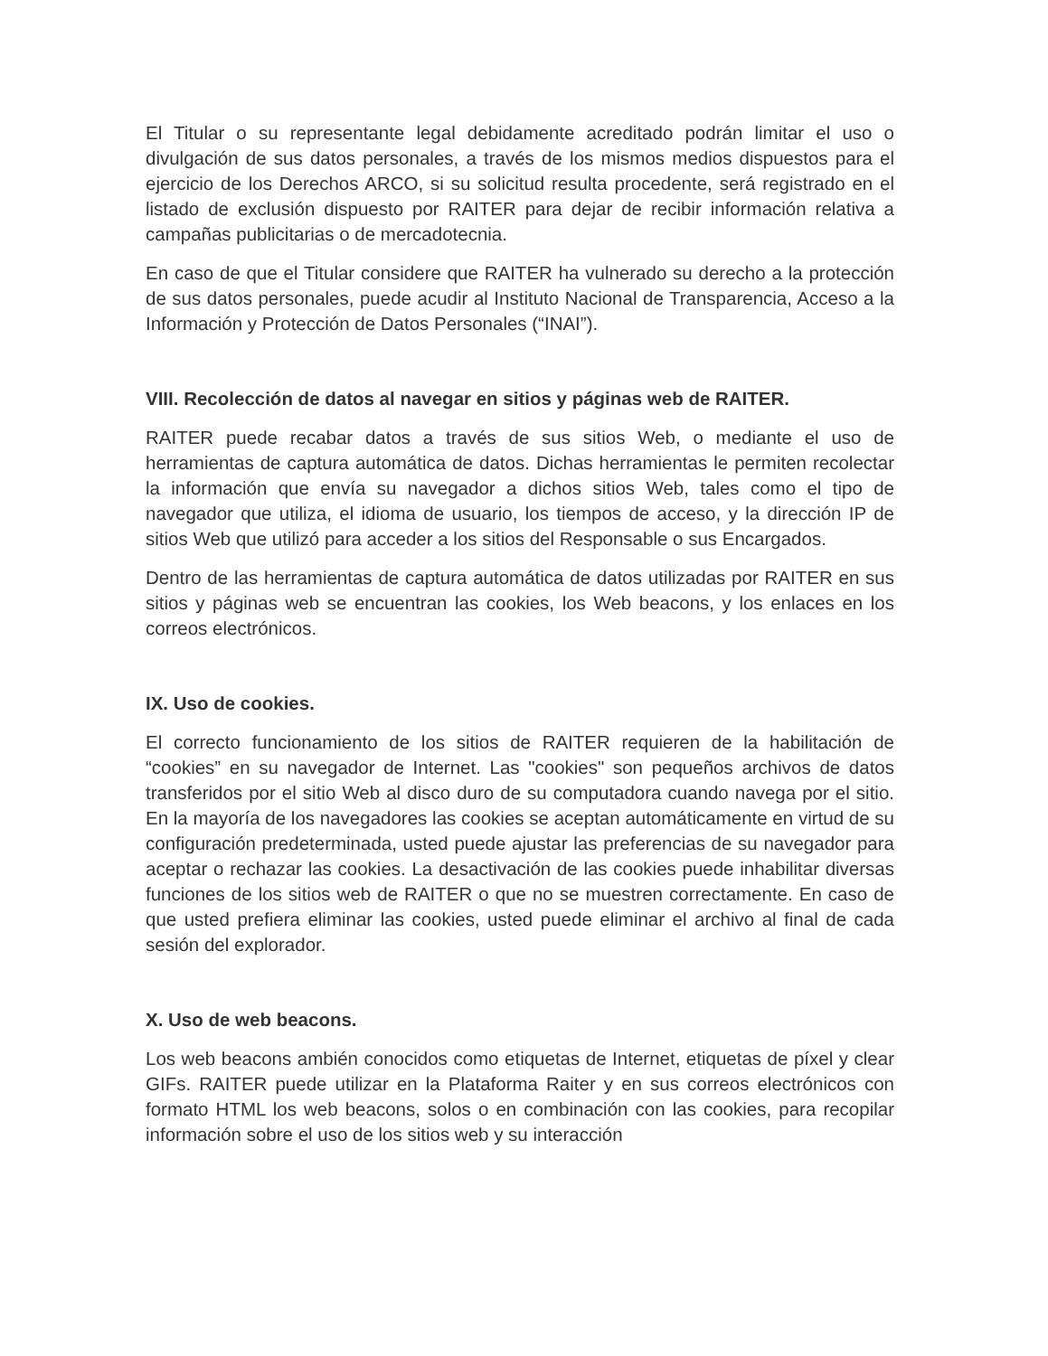El Titular o su representante legal debidamente acreditado podrán limitar el uso o divulgación de sus datos personales, a través de los mismos medios dispuestos para el ejercicio de los Derechos ARCO, si su solicitud resulta procedente, será registrado en el listado de exclusión dispuesto por RAITER para dejar de recibir información relativa a campañas publicitarias o de mercadotecnia.
En caso de que el Titular considere que RAITER ha vulnerado su derecho a la protección de sus datos personales, puede acudir al Instituto Nacional de Transparencia, Acceso a la Información y Protección de Datos Personales (“INAI”).
VIII. Recolección de datos al navegar en sitios y páginas web de RAITER.
RAITER puede recabar datos a través de sus sitios Web, o mediante el uso de herramientas de captura automática de datos. Dichas herramientas le permiten recolectar la información que envía su navegador a dichos sitios Web, tales como el tipo de navegador que utiliza, el idioma de usuario, los tiempos de acceso, y la dirección IP de sitios Web que utilizó para acceder a los sitios del Responsable o sus Encargados.
Dentro de las herramientas de captura automática de datos utilizadas por RAITER en sus sitios y páginas web se encuentran las cookies, los Web beacons, y los enlaces en los correos electrónicos.
IX. Uso de cookies.
El correcto funcionamiento de los sitios de RAITER requieren de la habilitación de “cookies” en su navegador de Internet. Las "cookies" son pequeños archivos de datos transferidos por el sitio Web al disco duro de su computadora cuando navega por el sitio. En la mayoría de los navegadores las cookies se aceptan automáticamente en virtud de su configuración predeterminada, usted puede ajustar las preferencias de su navegador para aceptar o rechazar las cookies. La desactivación de las cookies puede inhabilitar diversas funciones de los sitios web de RAITER o que no se muestren correctamente. En caso de que usted prefiera eliminar las cookies, usted puede eliminar el archivo al final de cada sesión del explorador.
X. Uso de web beacons.
Los web beacons ambién conocidos como etiquetas de Internet, etiquetas de píxel y clear GIFs. RAITER puede utilizar en la Plataforma Raiter y en sus correos electrónicos con formato HTML los web beacons, solos o en combinación con las cookies, para recopilar información sobre el uso de los sitios web y su interacción